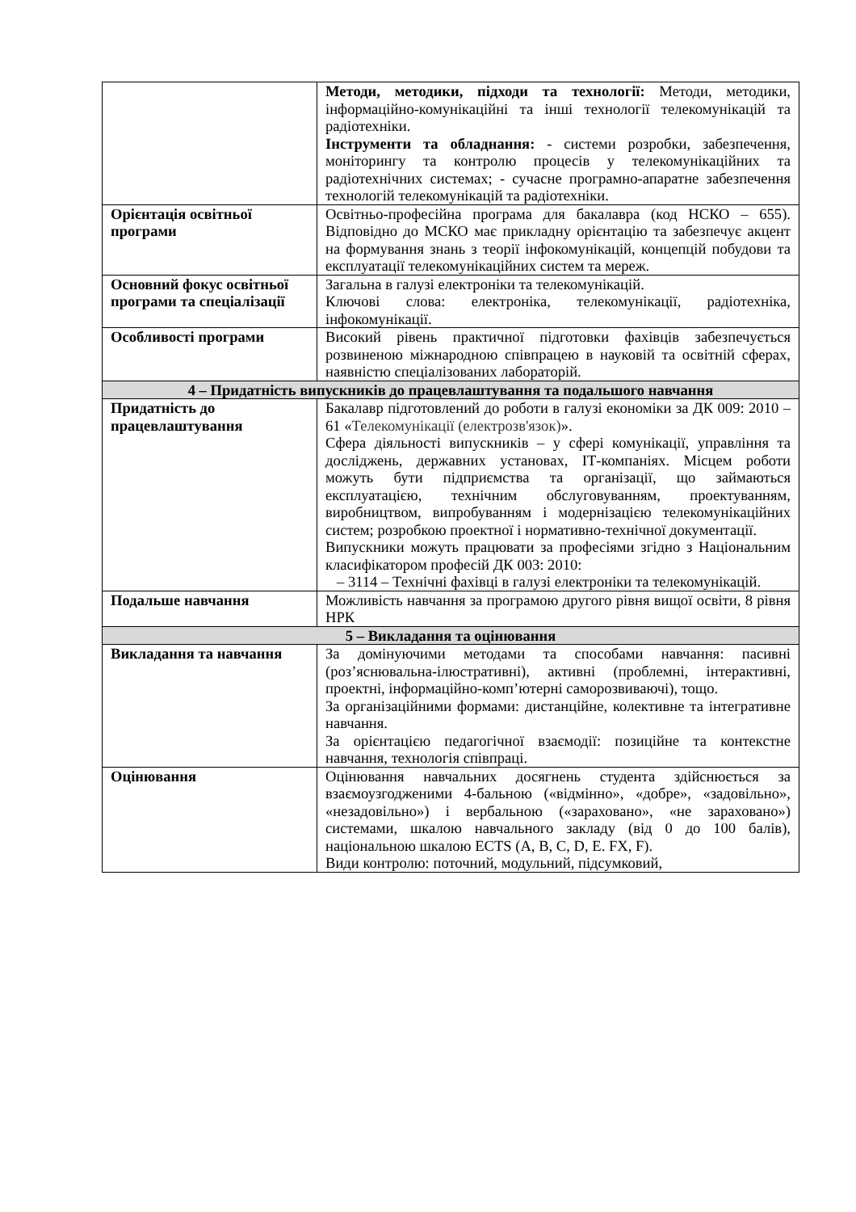| | Методи, методики, підходи та технології: Методи, методики, інформаційно-комунікаційні та інші технології телекомунікацій та радіотехніки. Інструменти та обладнання: - системи розробки, забезпечення, моніторингу та контролю процесів у телекомунікаційних та радіотехнічних системах; - сучасне програмно-апаратне забезпечення технологій телекомунікацій та радіотехніки. |
| Орієнтація освітньої програми | Освітньо-професійна програма для бакалавра (код НСКО – 655). Відповідно до МСКО має прикладну орієнтацію та забезпечує акцент на формування знань з теорії інфокомунікацій, концепцій побудови та експлуатації телекомунікаційних систем та мереж. |
| Основний фокус освітньої програми та спеціалізації | Загальна в галузі електроніки та телекомунікацій. Ключові слова: електроніка, телекомунікації, радіотехніка, інфокомунікації. |
| Особливості програми | Високий рівень практичної підготовки фахівців забезпечується розвиненою міжнародною співпрацею в науковій та освітній сферах, наявністю спеціалізованих лабораторій. |
| 4 – Придатність випускників до працевлаштування та подальшого навчання | |
| Придатність до працевлаштування | Бакалавр підготовлений до роботи в галузі економіки за ДК 009: 2010 – 61 « Телекомунікації (електрозв'язок) ». Сфера діяльності випускників – у сфері комунікації, управління та досліджень, державних установах, ІТ-компаніях. Місцем роботи можуть бути підприємства та організації, що займаються експлуатацією, технічним обслуговуванням, проектуванням, виробництвом, випробуванням і модернізацією телекомунікаційних систем; розробкою проектної і нормативно-технічної документації. Випускники можуть працювати за професіями згідно з Національним класифікатором професій ДК 003: 2010: – 3114 – Технічні фахівці в галузі електроніки та телекомунікацій. |
| Подальше навчання | Можливість навчання за програмою другого рівня вищої освіти, 8 рівня НРК |
| 5 – Викладання та оцінювання | |
| Викладання та навчання | За домінуючими методами та способами навчання: пасивні (роз’яснювальна-ілюстративні), активні (проблемні, інтерактивні, проектні, інформаційно-комп’ютерні саморозвиваючі), тощо. За організаційними формами: дистанційне, колективне та інтегративне навчання. За орієнтацією педагогічної взаємодії: позиційне та контекстне навчання, технологія співпраці. |
| Оцінювання | Оцінювання навчальних досягнень студента здійснюється за взаємоузгодженими 4-бальною («відмінно», «добре», «задовільно», «незадовільно») і вербальною («зараховано», «не зараховано») системами, шкалою навчального закладу (від 0 до 100 балів), національною шкалою ECTS (A, B, C, D, E. FX, F). Види контролю: поточний, модульний, підсумковий, |